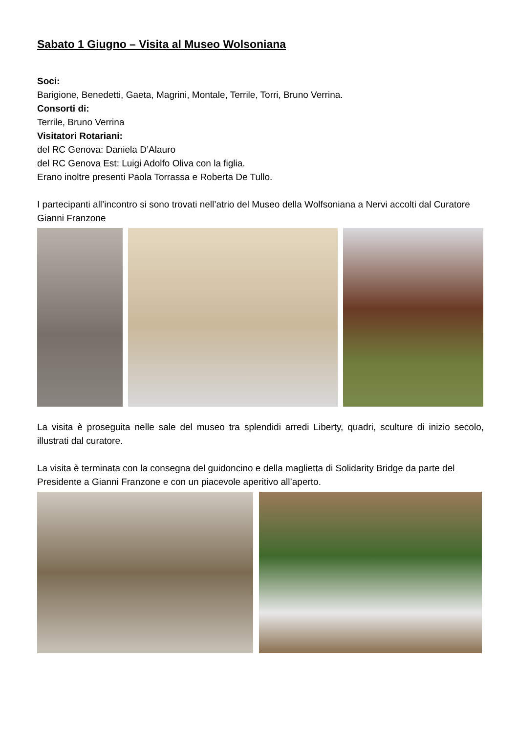Sabato 1 Giugno – Visita al Museo Wolsoniana
Soci:
Barigione, Benedetti, Gaeta, Magrini, Montale, Terrile, Torri, Bruno Verrina.
Consorti di:
Terrile, Bruno Verrina
Visitatori Rotariani:
del RC Genova: Daniela D’Alauro
del RC Genova Est: Luigi Adolfo Oliva con la figlia.
Erano inoltre presenti Paola Torrassa e Roberta De Tullo.
I partecipanti all’incontro si sono trovati nell’atrio del Museo della Wolfsoniana a Nervi accolti dal Curatore Gianni Franzone
La visita è proseguita nelle sale del museo tra splendidi arredi Liberty, quadri, sculture di inizio secolo, illustrati dal curatore.
La visita è terminata con la consegna del guidoncino e della maglietta di Solidarity Bridge da parte del Presidente a Gianni Franzone e con un piacevole aperitivo all’aperto.